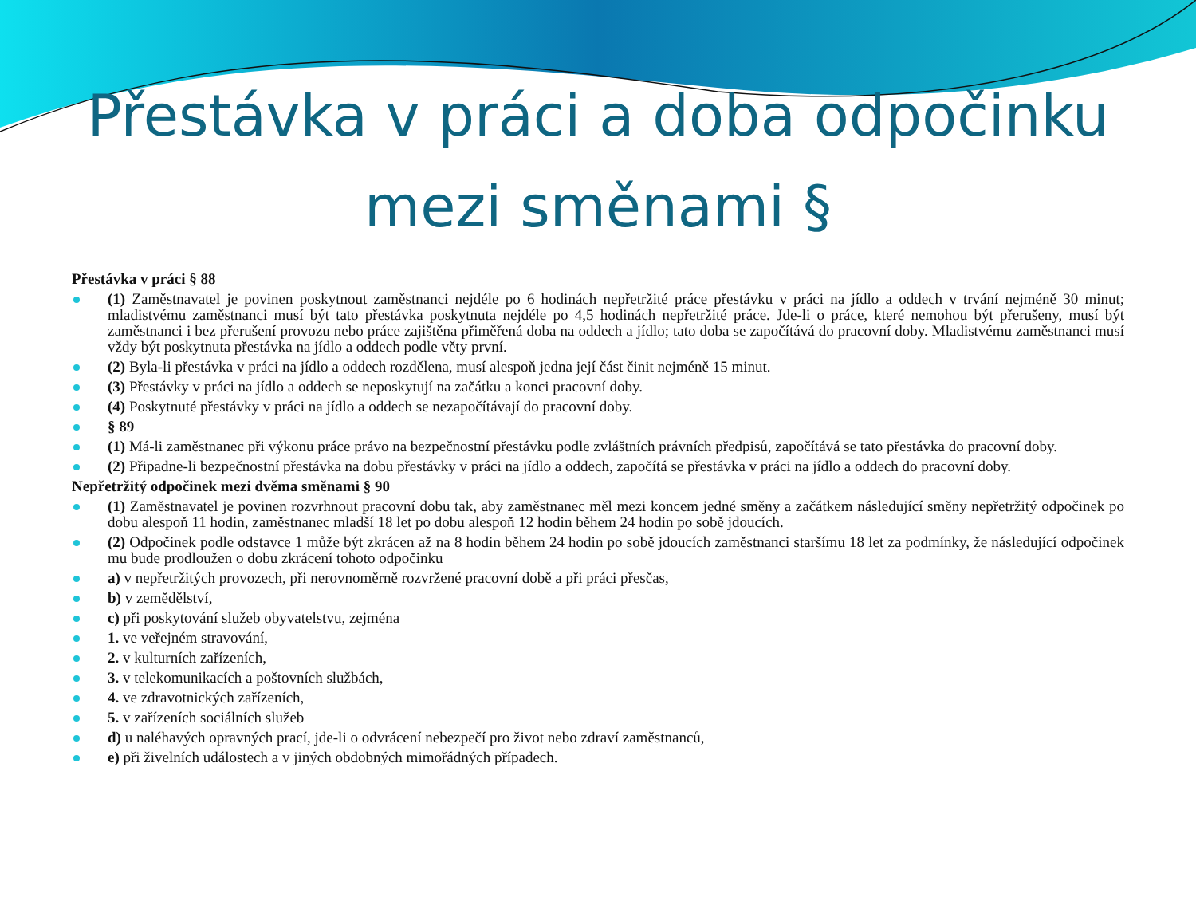Přestávka v práci a doba odpočinku
mezi směnami §
Přestávka v práci § 88
(1) Zaměstnavatel je povinen poskytnout zaměstnanci nejdéle po 6 hodinách nepřetržité práce přestávku v práci na jídlo a oddech v trvání nejméně 30 minut; mladistvému zaměstnanci musí být tato přestávka poskytnuta nejdéle po 4,5 hodinách nepřetržité práce. Jde-li o práce, které nemohou být přerušeny, musí být zaměstnanci i bez přerušení provozu nebo práce zajištěna přiměřená doba na oddech a jídlo; tato doba se započítává do pracovní doby. Mladistvému zaměstnanci musí vždy být poskytnuta přestávka na jídlo a oddech podle věty první.
(2) Byla-li přestávka v práci na jídlo a oddech rozdělena, musí alespoň jedna její část činit nejméně 15 minut.
(3) Přestávky v práci na jídlo a oddech se neposkytují na začátku a konci pracovní doby.
(4) Poskytnuté přestávky v práci na jídlo a oddech se nezapočítávají do pracovní doby.
§ 89
(1) Má-li zaměstnanec při výkonu práce právo na bezpečnostní přestávku podle zvláštních právních předpisů, započítává se tato přestávka do pracovní doby.
(2) Připadne-li bezpečnostní přestávka na dobu přestávky v práci na jídlo a oddech, započítá se přestávka v práci na jídlo a oddech do pracovní doby.
Nepřetržitý odpočinek mezi dvěma směnami § 90
(1) Zaměstnavatel je povinen rozvrhnout pracovní dobu tak, aby zaměstnanec měl mezi koncem jedné směny a začátkem následující směny nepřetržitý odpočinek po dobu alespoň 11 hodin, zaměstnanec mladší 18 let po dobu alespoň 12 hodin během 24 hodin po sobě jdoucích.
(2) Odpočinek podle odstavce 1 může být zkrácen až na 8 hodin během 24 hodin po sobě jdoucích zaměstnanci staršímu 18 let za podmínky, že následující odpočinek mu bude prodloužen o dobu zkrácení tohoto odpočinku
a) v nepřetržitých provozech, při nerovnoměrně rozvržené pracovní době a při práci přesčas,
b) v zemědělství,
c) při poskytování služeb obyvatelstvu, zejména
1. ve veřejném stravování,
2. v kulturních zařízeních,
3. v telekomunikacích a poštovních službách,
4. ve zdravotnických zařízeních,
5. v zařízeních sociálních služeb
d) u naléhavých opravných prací, jde-li o odvrácení nebezpečí pro život nebo zdraví zaměstnanců,
e) při živelních událostech a v jiných obdobných mimořádných případech.